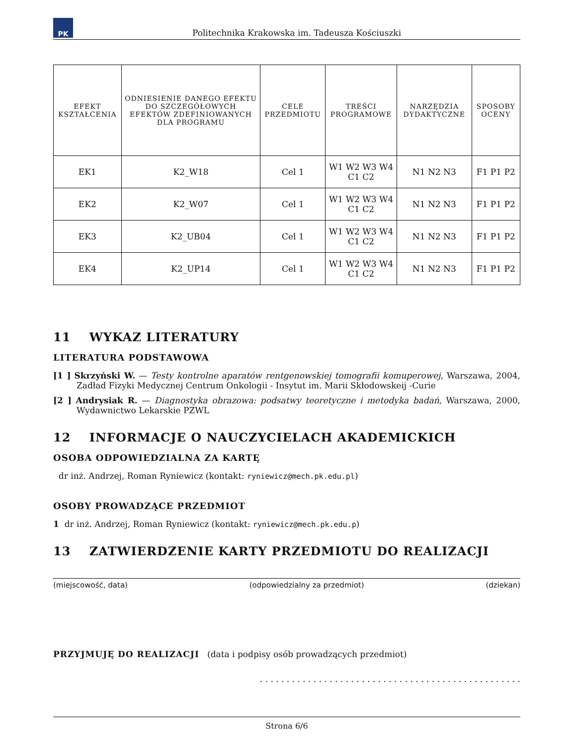PK
Politechnika Krakowska im. Tadeusza Kościuszki
| EFEKT KSZTAŁCENIA | ODNIESIENIE DANEGO EFEKTU DO SZCZEGÓŁOWYCH EFEKTÓW ZDEFINIOWANYCH DLA PROGRAMU | CELE PRZEDMIOTU | TREŚCI PROGRAMOWE | NARZĘDZIA DYDAKTYCZNE | SPOSOBY OCENY |
| --- | --- | --- | --- | --- | --- |
| EK1 | K2_W18 | Cel 1 | W1 W2 W3 W4 C1 C2 | N1 N2 N3 | F1 P1 P2 |
| EK2 | K2_W07 | Cel 1 | W1 W2 W3 W4 C1 C2 | N1 N2 N3 | F1 P1 P2 |
| EK3 | K2_UB04 | Cel 1 | W1 W2 W3 W4 C1 C2 | N1 N2 N3 | F1 P1 P2 |
| EK4 | K2_UP14 | Cel 1 | W1 W2 W3 W4 C1 C2 | N1 N2 N3 | F1 P1 P2 |
11 WYKAZ LITERATURY
LITERATURA PODSTAWOWA
[1 ] Skrzyński W. — Testy kontrolne aparatów rentgenowskiej tomografii komuperowej, Warszawa, 2004, Zadład Fizyki Medycznej Centrum Onkologii - Insytut im. Marii Skłodowskeij -Curie
[2 ] Andrysiak R. — Diagnostyka obrazowa: podsatwy teoretyczne i metodyka badań, Warszawa, 2000, Wydawnictwo Lekarskie PZWL
12 INFORMACJE O NAUCZYCIELACH AKADEMICKICH
OSOBA ODPOWIEDZIALNA ZA KARTĘ
dr inż. Andrzej, Roman Ryniewicz (kontakt: ryniewicz@mech.pk.edu.pl)
OSOBY PROWADZĄCE PRZEDMIOT
1 dr inż. Andrzej, Roman Ryniewicz (kontakt: ryniewicz@mech.pk.edu.p)
13 ZATWIERDZENIE KARTY PRZEDMIOTU DO REALIZACJI
(miejscowość, data) (odpowiedzialny za przedmiot) (dziekan)
PRZYJMUJĘ DO REALIZACJI (data i podpisy osób prowadzących przedmiot)
. . . . . . . . . . . . . . . . . . . . . . . . . . . . . . . . . . . . . . . . . . . . . . . . .
Strona 6/6